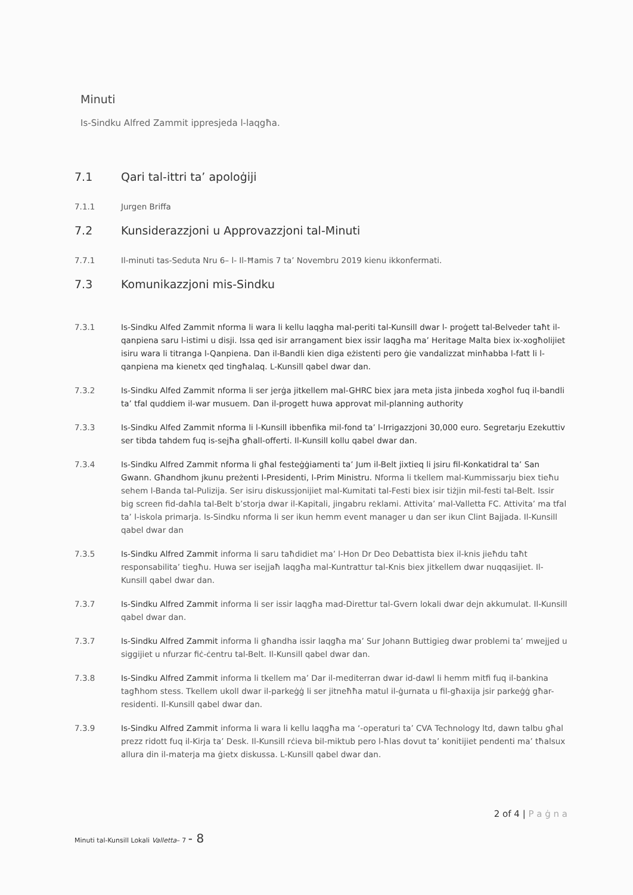Minuti
Is-Sindku Alfred Zammit ippresjeda l-laqgħa.
7.1 Qari tal-ittri ta’ apoloġiji
7.1.1 Jurgen Briffa
7.2 Kunsiderazzjoni u Approvazzjoni tal-Minuti
7.7.1 Il-minuti tas-Seduta Nru 6– l- Il-Ħamis 7 ta’ Novembru 2019 kienu ikkonfermati.
7.3 Komunikazzjoni mis-Sindku
7.3.1 Is-Sindku Alfed Zammit nforma li wara li kellu laqgha mal-periti tal-Kunsill dwar l- proġett tal-Belveder taħt il-qanpiena saru l-istimi u disji. Issa qed isir arrangament biex issir laqgħa ma’ Heritage Malta biex ix-xogħolijiet isiru wara li titranga l-Qanpiena. Dan il-Bandli kien diga eżistenti pero ġie vandalizzat minħabba l-fatt li l-qanpiena ma kienetx qed tingħalaq. L-Kunsill qabel dwar dan.
7.3.2 Is-Sindku Alfed Zammit nforma li ser jerġa jitkellem mal-GHRC biex jara meta jista jinbeda xogħol fuq il-bandli ta’ tfal quddiem il-war musuem. Dan il-progett huwa approvat mil-planning authority
7.3.3 Is-Sindku Alfed Zammit nforma li l-Kunsill ibbenfika mil-fond ta’ l-Irrigazzjoni 30,000 euro. Segretarju Ezekuttiv ser tibda tahdem fuq is-sejħa għall-offerti. Il-Kunsill kollu qabel dwar dan.
7.3.4 Is-Sindku Alfred Zammit nforma li għal festeġġiamenti ta’ Jum il-Belt jixtieq li jsiru fil-Konkatidral ta’ San Gwann. Għandhom jkunu preżenti l-Presidenti, l-Prim Ministru. Nforma li tkellem mal-Kummissarju biex tieħu sehem l-Banda tal-Pulizija. Ser isiru diskussjonijiet mal-Kumitati tal-Festi biex isir tiżjin mil-festi tal-Belt. Issir big screen fid-daħla tal-Belt b’storja dwar il-Kapitali, jingabru reklami. Attivita’ mal-Valletta FC. Attivita’ ma tfal ta’ l-iskola primarja. Is-Sindku nforma li ser ikun hemm event manager u dan ser ikun Clint Bajjada. Il-Kunsill qabel dwar dan
7.3.5 Is-Sindku Alfred Zammit informa li saru taħdidiet ma’ l-Hon Dr Deo Debattista biex il-knis jieħdu taħt responsabilita’ tiegħu. Huwa ser isejjaħ laqgħa mal-Kuntrattur tal-Knis biex jitkellem dwar nuqqasijiet. Il-Kunsill qabel dwar dan.
7.3.7 Is-Sindku Alfred Zammit informa li ser issir laqgħa mad-Direttur tal-Gvern lokali dwar dejn akkumulat. Il-Kunsill qabel dwar dan.
7.3.7 Is-Sindku Alfred Zammit informa li għandha issir laqgħa ma’ Sur Johann Buttigieg dwar problemi ta’ mwejjed u siggijiet u nfurzar fiċ-ċentru tal-Belt. Il-Kunsill qabel dwar dan.
7.3.8 Is-Sindku Alfred Zammit informa li tkellem ma’ Dar il-mediterran dwar id-dawl li hemm mitfi fuq il-bankina tagħhom stess. Tkellem ukoll dwar il-parkeġġ li ser jitneħħa matul il-ġurnata u fil-għaxija jsir parkeġġ għar-residenti. Il-Kunsill qabel dwar dan.
7.3.9 Is-Sindku Alfred Zammit informa li wara li kellu laqgħa ma ‘-operaturi ta’ CVA Technology ltd, dawn talbu għal prezz ridott fuq il-Kirja ta’ Desk. Il-Kunsill rċieva bil-miktub pero l-ħlas dovut ta’ konitijiet pendenti ma’ tħalsux allura din il-materja ma ġietx diskussa. L-Kunsill qabel dwar dan.
2 of 4 | P a ġ n a
Minuti tal-Kunsill Lokali Valletta– 7 - 8